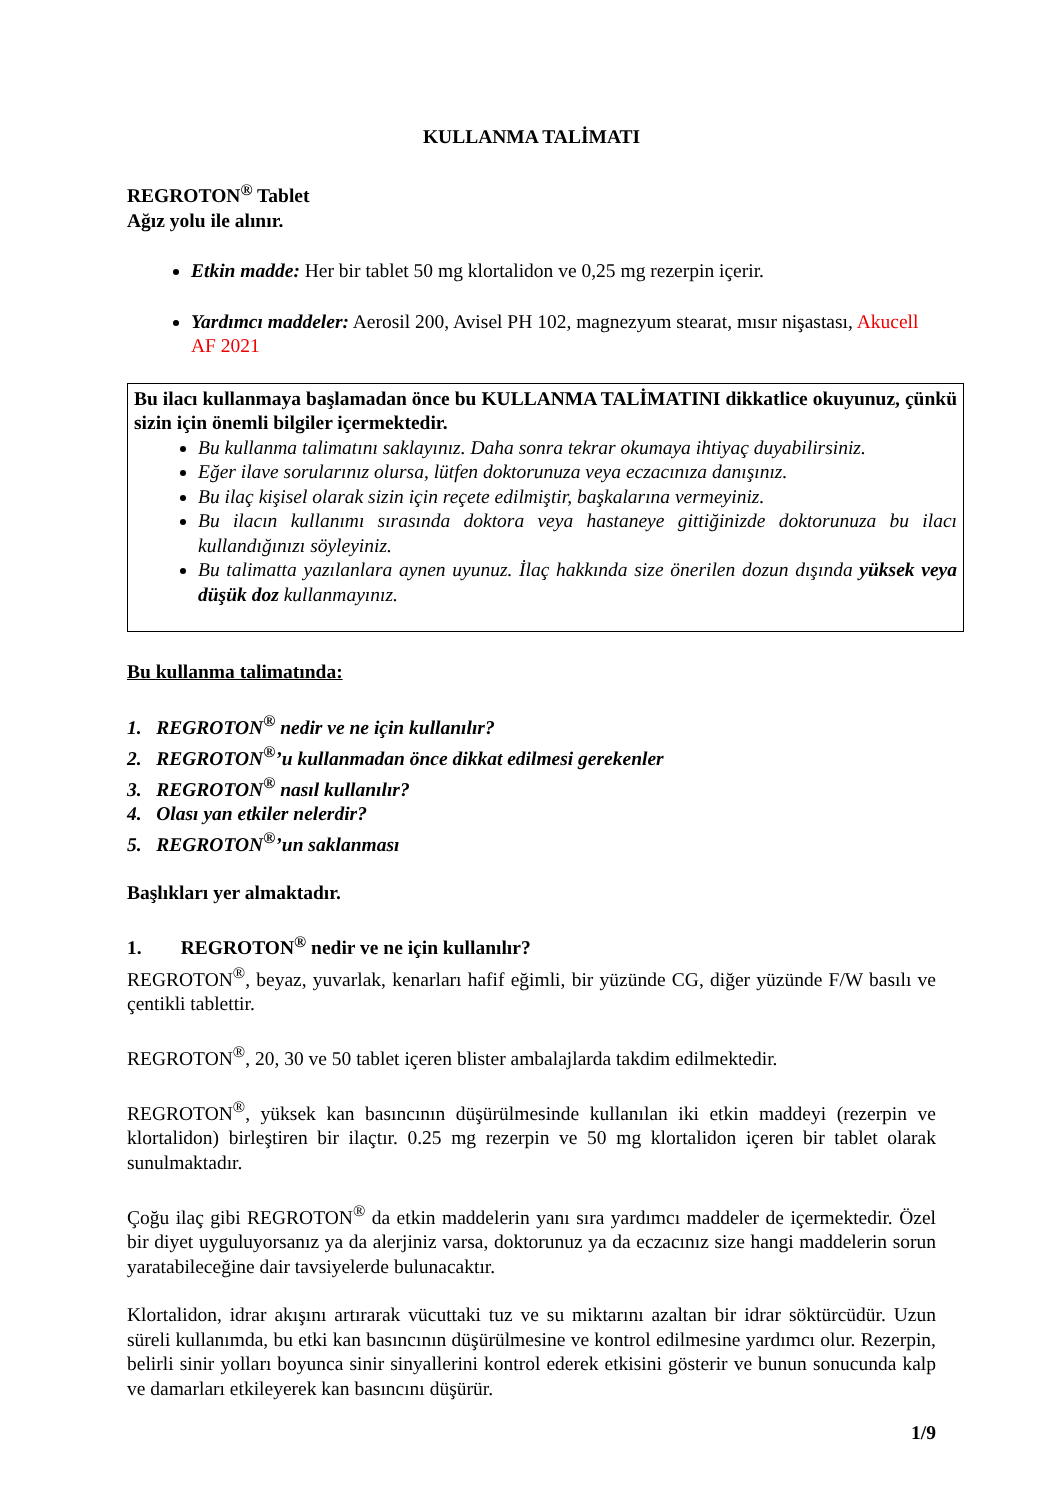KULLANMA TALİMATI
REGROTON<sup>®</sup> Tablet
Ağız yolu ile alınır.
Etkin madde: Her bir tablet 50 mg klortalidon ve 0,25 mg rezerpin içerir.
Yardımcı maddeler: Aerosil 200, Avisel PH 102, magnezyum stearat, mısır nişastası, Akucell AF 2021
Bu ilacı kullanmaya başlamadan önce bu KULLANMA TALİMATINI dikkatlice okuyunuz, çünkü sizin için önemli bilgiler içermektedir.
Bu kullanma talimatını saklayınız. Daha sonra tekrar okumaya ihtiyaç duyabilirsiniz.
Eğer ilave sorularınız olursa, lütfen doktorunuza veya eczacınıza danışınız.
Bu ilaç kişisel olarak sizin için reçete edilmiştir, başkalarına vermeyiniz.
Bu ilacın kullanımı sırasında doktora veya hastaneye gittiğinizde doktorunuza bu ilacı kullandığınızı söyleyiniz.
Bu talimatta yazılanlara aynen uyunuz. İlaç hakkında size önerilen dozun dışında yüksek veya düşük doz kullanmayınız.
Bu kullanma talimatında:
1. REGROTON<sup>®</sup> nedir ve ne için kullanılır?
2. REGROTON<sup>®</sup>’u kullanmadan önce dikkat edilmesi gerekenler
3. REGROTON<sup>®</sup> nasıl kullanılır?
4. Olası yan etkiler nelerdir?
5. REGROTON<sup>®</sup>’un saklanması
Başlıkları yer almaktadır.
1. REGROTON<sup>®</sup> nedir ve ne için kullanılır?
REGROTON<sup>®</sup>, beyaz, yuvarlak, kenarları hafif eğimli, bir yüzünde CG, diğer yüzünde F/W basılı ve çentikli tablettir.
REGROTON<sup>®</sup>, 20, 30 ve 50 tablet içeren blister ambalajlarda takdim edilmektedir.
REGROTON<sup>®</sup>, yüksek kan basıncının düşürülmesinde kullanılan iki etkin maddeyi (rezerpin ve klortalidon) birleştiren bir ilaçtır. 0.25 mg rezerpin ve 50 mg klortalidon içeren bir tablet olarak sunulmaktadır.
Çoğu ilaç gibi REGROTON<sup>®</sup> da etkin maddelerin yanı sıra yardımcı maddeler de içermektedir. Özel bir diyet uyguluyorsanız ya da alerjiniz varsa, doktorunuz ya da eczacınız size hangi maddelerin sorun yaratabileceğine dair tavsiyelerde bulunacaktır.
Klortalidon, idrar akışını artırarak vücuttaki tuz ve su miktarını azaltan bir idrar söktürcüdür. Uzun süreli kullanımda, bu etki kan basıncının düşürülmesine ve kontrol edilmesine yardımcı olur. Rezerpin, belirli sinir yolları boyunca sinir sinyallerini kontrol ederek etkisini gösterir ve bunun sonucunda kalp ve damarları etkileyerek kan basıncını düşürür.
1/9